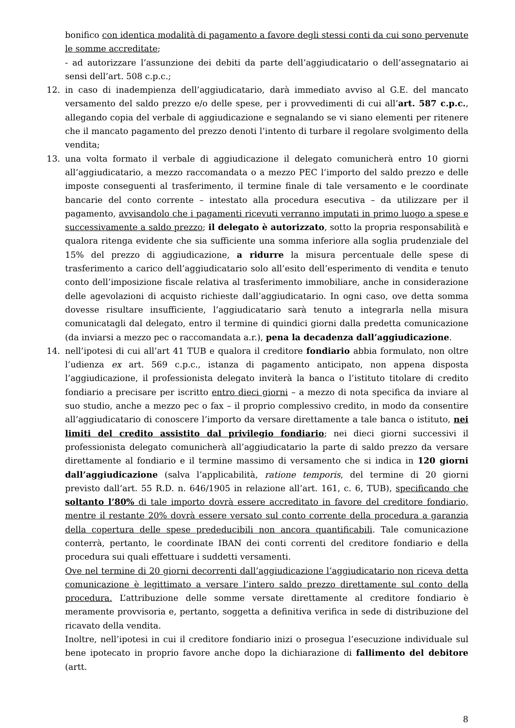bonifico con identica modalità di pagamento a favore degli stessi conti da cui sono pervenute le somme accreditate;
- ad autorizzare l’assunzione dei debiti da parte dell’aggiudicatario o dell’assegnatario ai sensi dell’art. 508 c.p.c.;
12. in caso di inadempienza dell’aggiudicatario, darà immediato avviso al G.E. del mancato versamento del saldo prezzo e/o delle spese, per i provvedimenti di cui all’art. 587 c.p.c., allegando copia del verbale di aggiudicazione e segnalando se vi siano elementi per ritenere che il mancato pagamento del prezzo denoti l’intento di turbare il regolare svolgimento della vendita;
13. una volta formato il verbale di aggiudicazione il delegato comunicherà entro 10 giorni all’aggiudicatario, a mezzo raccomandata o a mezzo PEC l’importo del saldo prezzo e delle imposte conseguenti al trasferimento, il termine finale di tale versamento e le coordinate bancarie del conto corrente – intestato alla procedura esecutiva – da utilizzare per il pagamento, avvisandolo che i pagamenti ricevuti verranno imputati in primo luogo a spese e successivamente a saldo prezzo; il delegato è autorizzato, sotto la propria responsabilità e qualora ritenga evidente che sia sufficiente una somma inferiore alla soglia prudenziale del 15% del prezzo di aggiudicazione, a ridurre la misura percentuale delle spese di trasferimento a carico dell’aggiudicatario solo all’esito dell’esperimento di vendita e tenuto conto dell’imposizione fiscale relativa al trasferimento immobiliare, anche in considerazione delle agevolazioni di acquisto richieste dall’aggiudicatario. In ogni caso, ove detta somma dovesse risultare insufficiente, l’aggiudicatario sarà tenuto a integrarla nella misura comunicatagli dal delegato, entro il termine di quindici giorni dalla predetta comunicazione (da inviarsi a mezzo pec o raccomandata a.r.), pena la decadenza dall’aggiudicazione.
14. nell’ipotesi di cui all’art 41 TUB e qualora il creditore fondiario abbia formulato, non oltre l’udienza ex art. 569 c.p.c., istanza di pagamento anticipato, non appena disposta l’aggiudicazione, il professionista delegato inviterà la banca o l’istituto titolare di credito fondiario a precisare per iscritto entro dieci giorni – a mezzo di nota specifica da inviare al suo studio, anche a mezzo pec o fax – il proprio complessivo credito, in modo da consentire all’aggiudicatario di conoscere l’importo da versare direttamente a tale banca o istituto, nei limiti del credito assistito dal privilegio fondiario; nei dieci giorni successivi il professionista delegato comunicherà all’aggiudicatario la parte di saldo prezzo da versare direttamente al fondiario e il termine massimo di versamento che si indica in 120 giorni dall’aggiudicazione (salva l’applicabilità, ratione temporis, del termine di 20 giorni previsto dall’art. 55 R.D. n. 646/1905 in relazione all’art. 161, c. 6, TUB), specificando che soltanto l’80% di tale importo dovrà essere accreditato in favore del creditore fondiario, mentre il restante 20% dovrà essere versato sul conto corrente della procedura a garanzia della copertura delle spese prededucibili non ancora quantificabili. Tale comunicazione conterrà, pertanto, le coordinate IBAN dei conti correnti del creditore fondiario e della procedura sui quali effettuare i suddetti versamenti.
Ove nel termine di 20 giorni decorrenti dall’aggiudicazione l’aggiudicatario non riceva detta comunicazione è legittimato a versare l’intero saldo prezzo direttamente sul conto della procedura. L’attribuzione delle somme versate direttamente al creditore fondiario è meramente provvisoria e, pertanto, soggetta a definitiva verifica in sede di distribuzione del ricavato della vendita.
Inoltre, nell’ipotesi in cui il creditore fondiario inizi o prosegua l’esecuzione individuale sul bene ipotecato in proprio favore anche dopo la dichiarazione di fallimento del debitore (artt.
8